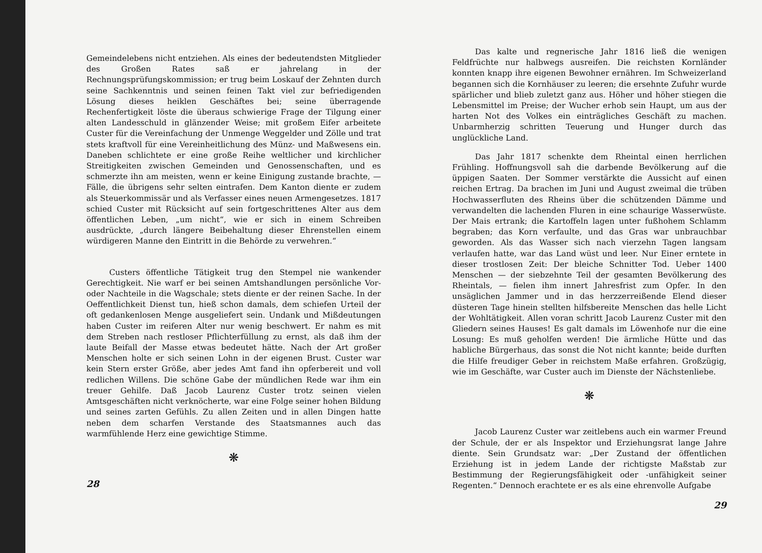Gemeindelebens nicht entziehen. Als eines der bedeutendsten Mitglieder des Großen Rates saß er jahrelang in der Rechnungsprüfungskommission; er trug beim Loskauf der Zehnten durch seine Sachkenntnis und seinen feinen Takt viel zur befriedigenden Lösung dieses heiklen Geschäftes bei; seine überragende Rechenfertigkeit löste die überaus schwierige Frage der Tilgung einer alten Landesschuld in glänzender Weise; mit großem Eifer arbeitete Custer für die Vereinfachung der Unmenge Weggelder und Zölle und trat stets kraftvoll für eine Vereinheitlichung des Münz- und Maßwesens ein. Daneben schlichtete er eine große Reihe weltlicher und kirchlicher Streitigkeiten zwischen Gemeinden und Genossenschaften, und es schmerzte ihn am meisten, wenn er keine Einigung zustande brachte, — Fälle, die übrigens sehr selten eintrafen. Dem Kanton diente er zudem als Steuerkommissär und als Verfasser eines neuen Armengesetzes. 1817 schied Custer mit Rücksicht auf sein fortgeschrittenes Alter aus dem öffentlichen Leben, „um nicht“, wie er sich in einem Schreiben ausdrückte, „durch längere Beibehaltung dieser Ehrenstellen einem würdigeren Manne den Eintritt in die Behörde zu verwehren.“
Custers öffentliche Tätigkeit trug den Stempel nie wankender Gerechtigkeit. Nie warf er bei seinen Amtshandlungen persönliche Vor- oder Nachteile in die Wagschale; stets diente er der reinen Sache. In der Oeffentlichkeit Dienst tun, hieß schon damals, dem schiefen Urteil der oft gedankenlosen Menge ausgeliefert sein. Undank und Mißdeutungen haben Custer im reiferen Alter nur wenig beschwert. Er nahm es mit dem Streben nach restloser Pflichterfüllung zu ernst, als daß ihm der laute Beifall der Masse etwas bedeutet hätte. Nach der Art großer Menschen holte er sich seinen Lohn in der eigenen Brust. Custer war kein Stern erster Größe, aber jedes Amt fand ihn opferbereit und voll redlichen Willens. Die schöne Gabe der mündlichen Rede war ihm ein treuer Gehilfe. Daß Jacob Laurenz Custer trotz seinen vielen Amtsgeschäften nicht verknöcherte, war eine Folge seiner hohen Bildung und seines zarten Gefühls. Zu allen Zeiten und in allen Dingen hatte neben dem scharfen Verstande des Staatsmannes auch das warmfühlende Herz eine gewichtige Stimme.
❋
28
Das kalte und regnerische Jahr 1816 ließ die wenigen Feldfrüchte nur halbwegs ausreifen. Die reichsten Kornländer konnten knapp ihre eigenen Bewohner ernähren. Im Schweizerland begannen sich die Kornhäuser zu leeren; die ersehnte Zufuhr wurde spärlicher und blieb zuletzt ganz aus. Höher und höher stiegen die Lebensmittel im Preise; der Wucher erhob sein Haupt, um aus der harten Not des Volkes ein einträgliches Geschäft zu machen. Unbarmherzig schritten Teuerung und Hunger durch das unglückliche Land.
Das Jahr 1817 schenkte dem Rheintal einen herrlichen Frühling. Hoffnungsvoll sah die darbende Bevölkerung auf die üppigen Saaten. Der Sommer verstärkte die Aussicht auf einen reichen Ertrag. Da brachen im Juni und August zweimal die trüben Hochwasserfluten des Rheins über die schützenden Dämme und verwandelten die lachenden Fluren in eine schaurige Wasserwüste. Der Mais ertrank; die Kartoffeln lagen unter fußhohem Schlamm begraben; das Korn verfaulte, und das Gras war unbrauchbar geworden. Als das Wasser sich nach vierzehn Tagen langsam verlaufen hatte, war das Land wüst und leer. Nur Einer erntete in dieser trostlosen Zeit: Der bleiche Schnitter Tod. Ueber 1400 Menschen — der siebzehnte Teil der gesamten Bevölkerung des Rheintals, — fielen ihm innert Jahresfrist zum Opfer. In den unsäglichen Jammer und in das herzzerreißende Elend dieser düsteren Tage hinein stellten hilfsbereite Menschen das helle Licht der Wohltätigkeit. Allen voran schritt Jacob Laurenz Custer mit den Gliedern seines Hauses! Es galt damals im Löwenhofe nur die eine Losung: Es muß geholfen werden! Die ärmliche Hütte und das habliche Bürgerhaus, das sonst die Not nicht kannte; beide durften die Hilfe freudiger Geber in reichstem Maße erfahren. Großzügig, wie im Geschäfte, war Custer auch im Dienste der Nächstenliebe.
❋
Jacob Laurenz Custer war zeitlebens auch ein warmer Freund der Schule, der er als Inspektor und Erziehungsrat lange Jahre diente. Sein Grundsatz war: „Der Zustand der öffentlichen Erziehung ist in jedem Lande der richtigste Maßstab zur Bestimmung der Regierungsfähigkeit oder -unfähigkeit seiner Regenten.“ Dennoch erachtete er es als eine ehrenvolle Aufgabe
29